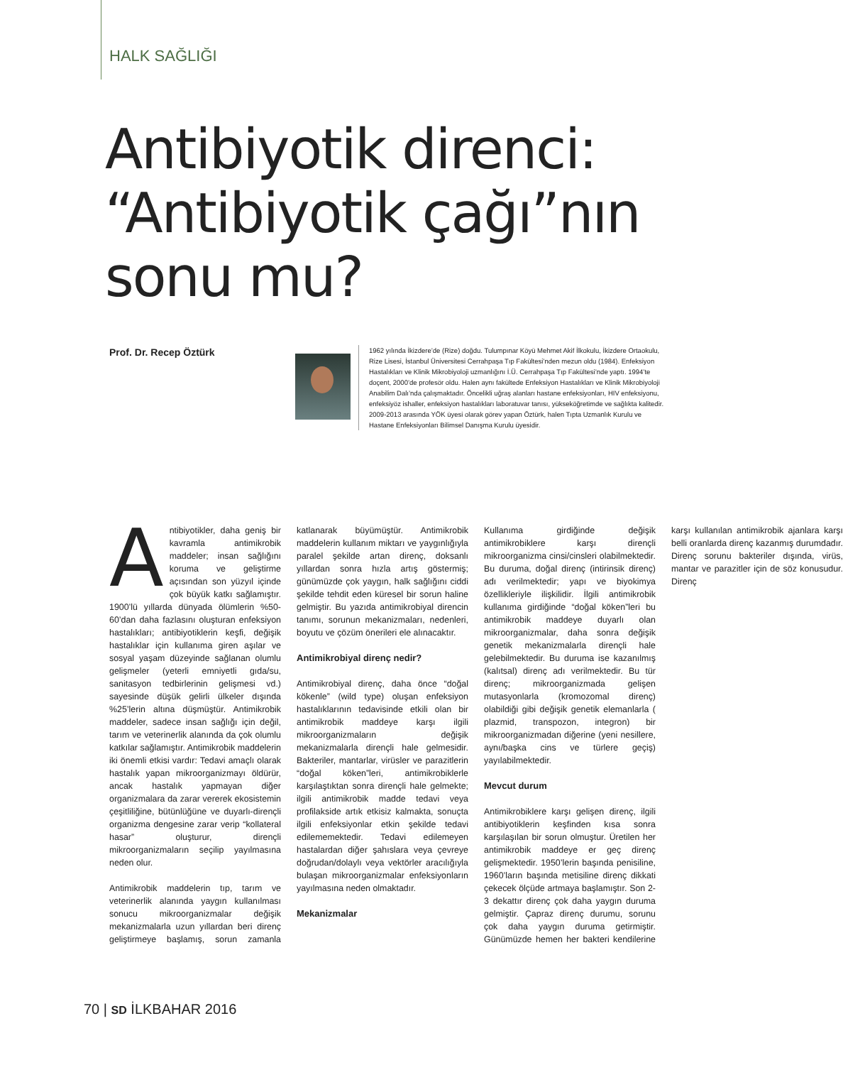HALK SAĞLIĞI
Antibiyotik direnci:
“Antibiyotik çağı”nın
sonu mu?
Prof. Dr. Recep Öztürk
1962 yılında İkizdere’de (Rize) doğdu. Tulumpınar Köyü Mehmet Akif İlkokulu, İkizdere Ortaokulu, Rize Lisesi, İstanbul Üniversitesi Cerrahpaşa Tıp Fakültesi’nden mezun oldu (1984). Enfeksiyon Hastalıkları ve Klinik Mikrobiyoloji uzmanlığını İ.Ü. Cerrahpaşa Tıp Fakültesi’nde yaptı. 1994’te doçent, 2000’de profesör oldu. Halen aynı fakültede Enfeksiyon Hastalıkları ve Klinik Mikrobiyoloji Anabilim Dalı’nda çalışmaktadır. Öncelikli uğraş alanları hastane enfeksiyonları, HIV enfeksiyonu, enfeksiyöz ishaller, enfeksiyon hastalıkları laboratuvar tanısı, yükseköğretimde ve sağlıkta kalitedir. 2009-2013 arasında YÖK üyesi olarak görev yapan Öztürk, halen Tıpta Uzmanlık Kurulu ve Hastane Enfeksiyonları Bilimsel Danışma Kurulu üyesidir.
Antibiyotikler, daha geniş bir kavramla antimikrobik maddeler; insan sağlığını koruma ve geliştirme açısından son yüzyıl içinde çok büyük katkı sağlamıştır. 1900’lü yıllarda dünyada ölümlerin %50-60’dan daha fazlasını oluşturan enfeksiyon hastalıkları; antibiyotiklerin keşfi, değişik hastalıklar için kullanıma giren aşılar ve sosyal yaşam düzeyinde sağlanan olumlu gelişmeler (yeterli emniyetli gıda/su, sanitasyon tedbirlerinin gelişmesi vd.) sayesinde düşük gelirli ülkeler dışında %25’lerin altına düşmüştür. Antimikrobik maddeler, sadece insan sağlığı için değil, tarım ve veterinerlik alanında da çok olumlu katkılar sağlamıştır. Antimikrobik maddelerin iki önemli etkisi vardır: Tedavi amaçlı olarak hastalık yapan mikroorganizmayı öldürür, ancak hastalık yapmayan diğer organizmalara da zarar vererek ekosistemin çeşitliliğine, bütünlüğüne ve duyarlı-dirençli organizma dengesine zarar verip “kollateral hasar” oluşturur, dirençli mikroorganizmaların seçilip yayılmasına neden olur.
Antimikrobik maddelerin tıp, tarım ve veterinerlik alanında yaygın kullanılması sonucu mikroorganizmalar değişik mekanizmalarla uzun yıllardan beri direnç geliştirmeye başlamış, sorun zamanla katlanarak büyümüştür. Antimikrobik maddelerin kullanım miktarı ve yaygınlığıyla paralel şekilde artan direnç, doksanlı yıllardan sonra hızla artış göstermiş; günümüzde çok yaygın, halk sağlığını ciddi şekilde tehdit eden küresel bir sorun haline gelmiştir. Bu yazıda antimikrobiyal direncin tanımı, sorunun mekanizmaları, nedenleri, boyutu ve çözüm önerileri ele alınacaktır.
Antimikrobiyal direnç nedir?
Antimikrobiyal direnç, daha önce “doğal kökenle” (wild type) oluşan enfeksiyon hastalıklarının tedavisinde etkili olan bir antimikrobik maddeye karşı ilgili mikroorganizmaların değişik mekanizmalarla dirençli hale gelmesidir. Bakteriler, mantarlar, virüsler ve parazitlerin “doğal köken”leri, antimikrobiklerle karşılaştıktan sonra dirençli hale gelmekte; ilgili antimikrobik madde tedavi veya profilakside artık etkisiz kalmakta, sonuçta ilgili enfeksiyonlar etkin şekilde tedavi edilememektedir. Tedavi edilemeyen hastalardan diğer şahıslara veya çevreye doğrudan/dolaylı veya vektörler aracılığıyla bulaşan mikroorganizmalar enfeksiyonların yayılmasına neden olmaktadır.
Mekanizmalar
Kullanıma girdiğinde değişik antimikrobiklere karşı dirençli mikroorganizma cinsi/cinsleri olabilmektedir. Bu duruma, doğal direnç (intirinsik direnç) adı verilmektedir; yapı ve biyokimya özellikleriyle ilişkilidir. İlgili antimikrobik kullanıma girdiğinde “doğal köken”leri bu antimikrobik maddeye duyarlı olan mikroorganizmalar, daha sonra değişik genetik mekanizmalarla dirençli hale gelebilmektedir. Bu duruma ise kazanılmış (kalıtsal) direnç adı verilmektedir. Bu tür direnç; mikroorganizmada gelişen mutasyonlarla (kromozomal direnç) olabildiği gibi değişik genetik elemanlarla ( plazmid, transpozon, integron) bir mikroorganizmadan diğerine (yeni nesillere, aynı/başka cins ve türlere geçiş) yayılabilmektedir.
Mevcut durum
Antimikrobiklere karşı gelişen direnç, ilgili antibiyotiklerin keşfinden kısa sonra karşılaşılan bir sorun olmuştur. Üretilen her antimikrobik maddeye er geç direnç gelişmektedir. 1950’lerin başında penisiline, 1960’ların başında metisiline direnç dikkati çekecek ölçüde artmaya başlamıştır. Son 2-3 dekattır direnç çok daha yaygın duruma gelmiştir. Çapraz direnç durumu, sorunu çok daha yaygın duruma getirmiştir. Günümüzde hemen her bakteri kendilerine karşı kullanılan antimikrobik ajanlara karşı belli oranlarda direnç kazanmış durumdadır. Direnç sorunu bakteriler dışında, virüs, mantar ve parazitler için de söz konusudur. Direnç
70 | SD İLKBAHAR 2016